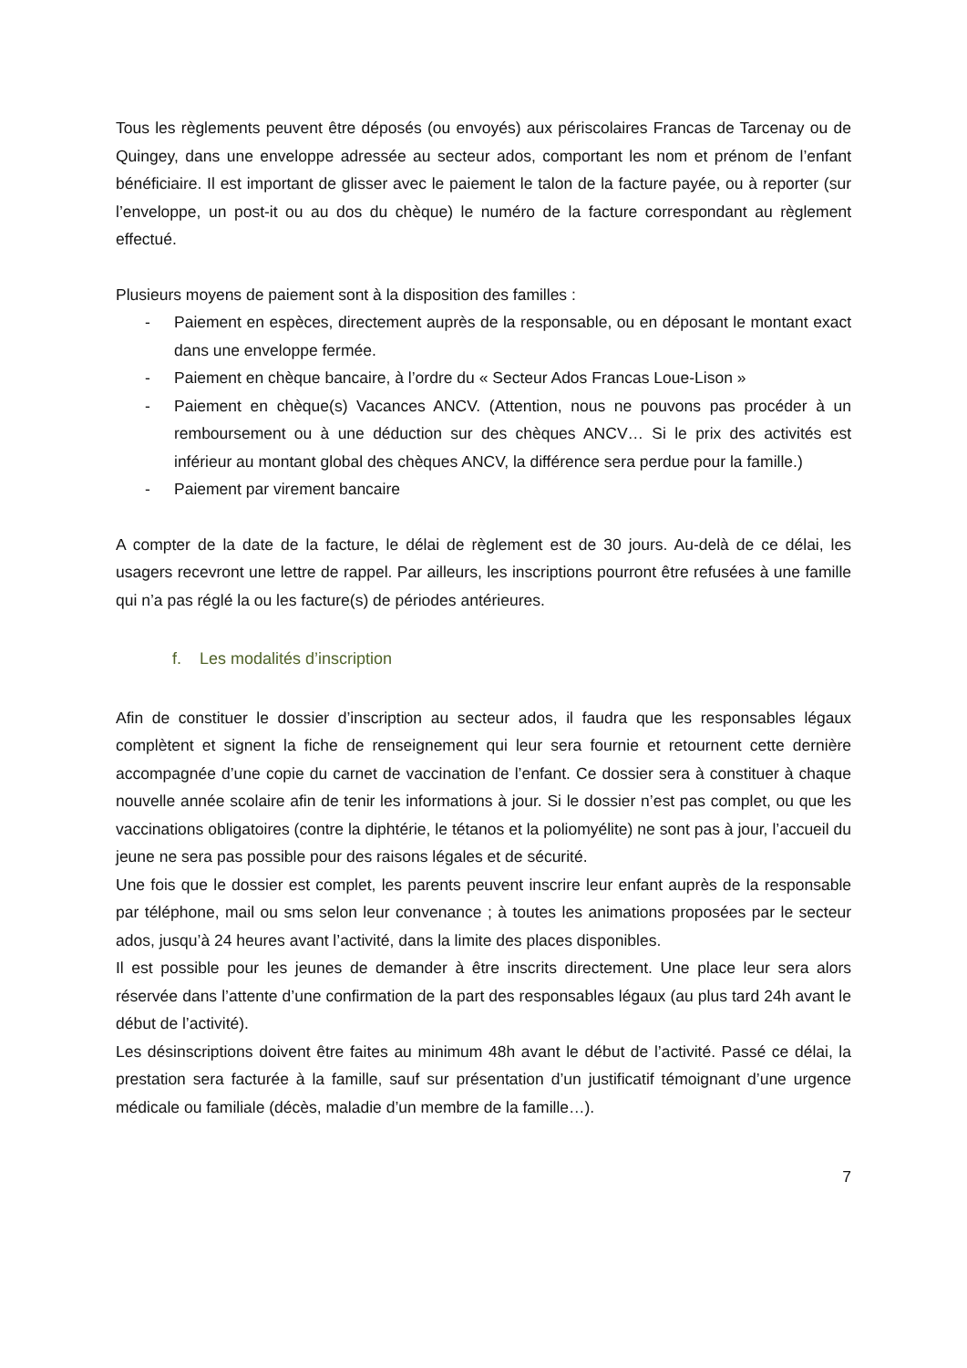Tous les règlements peuvent être déposés (ou envoyés) aux périscolaires Francas de Tarcenay ou de Quingey, dans une enveloppe adressée au secteur ados, comportant les nom et prénom de l’enfant bénéficiaire. Il est important de glisser avec le paiement le talon de la facture payée, ou à reporter (sur l’enveloppe, un post-it ou au dos du chèque) le numéro de la facture correspondant au règlement effectué.
Plusieurs moyens de paiement sont à la disposition des familles :
- Paiement en espèces, directement auprès de la responsable, ou en déposant le montant exact dans une enveloppe fermée.
- Paiement en chèque bancaire, à l’ordre du « Secteur Ados Francas Loue-Lison »
- Paiement en chèque(s) Vacances ANCV. (Attention, nous ne pouvons pas procéder à un remboursement ou à une déduction sur des chèques ANCV… Si le prix des activités est inférieur au montant global des chèques ANCV, la différence sera perdue pour la famille.)
- Paiement par virement bancaire
A compter de la date de la facture, le délai de règlement est de 30 jours. Au-delà de ce délai, les usagers recevront une lettre de rappel. Par ailleurs, les inscriptions pourront être refusées à une famille qui n’a pas réglé la ou les facture(s) de périodes antérieures.
f. Les modalités d’inscription
Afin de constituer le dossier d’inscription au secteur ados, il faudra que les responsables légaux complètent et signent la fiche de renseignement qui leur sera fournie et retournent cette dernière accompagnée d’une copie du carnet de vaccination de l’enfant. Ce dossier sera à constituer à chaque nouvelle année scolaire afin de tenir les informations à jour. Si le dossier n’est pas complet, ou que les vaccinations obligatoires (contre la diphtérie, le tétanos et la poliomyélite) ne sont pas à jour, l’accueil du jeune ne sera pas possible pour des raisons légales et de sécurité.
Une fois que le dossier est complet, les parents peuvent inscrire leur enfant auprès de la responsable par téléphone, mail ou sms selon leur convenance ; à toutes les animations proposées par le secteur ados, jusqu’à 24 heures avant l’activité, dans la limite des places disponibles.
Il est possible pour les jeunes de demander à être inscrits directement. Une place leur sera alors réservée dans l’attente d’une confirmation de la part des responsables légaux (au plus tard 24h avant le début de l’activité).
Les désinscriptions doivent être faites au minimum 48h avant le début de l’activité. Passé ce délai, la prestation sera facturée à la famille, sauf sur présentation d’un justificatif témoignant d’une urgence médicale ou familiale (décès, maladie d’un membre de la famille…).
7